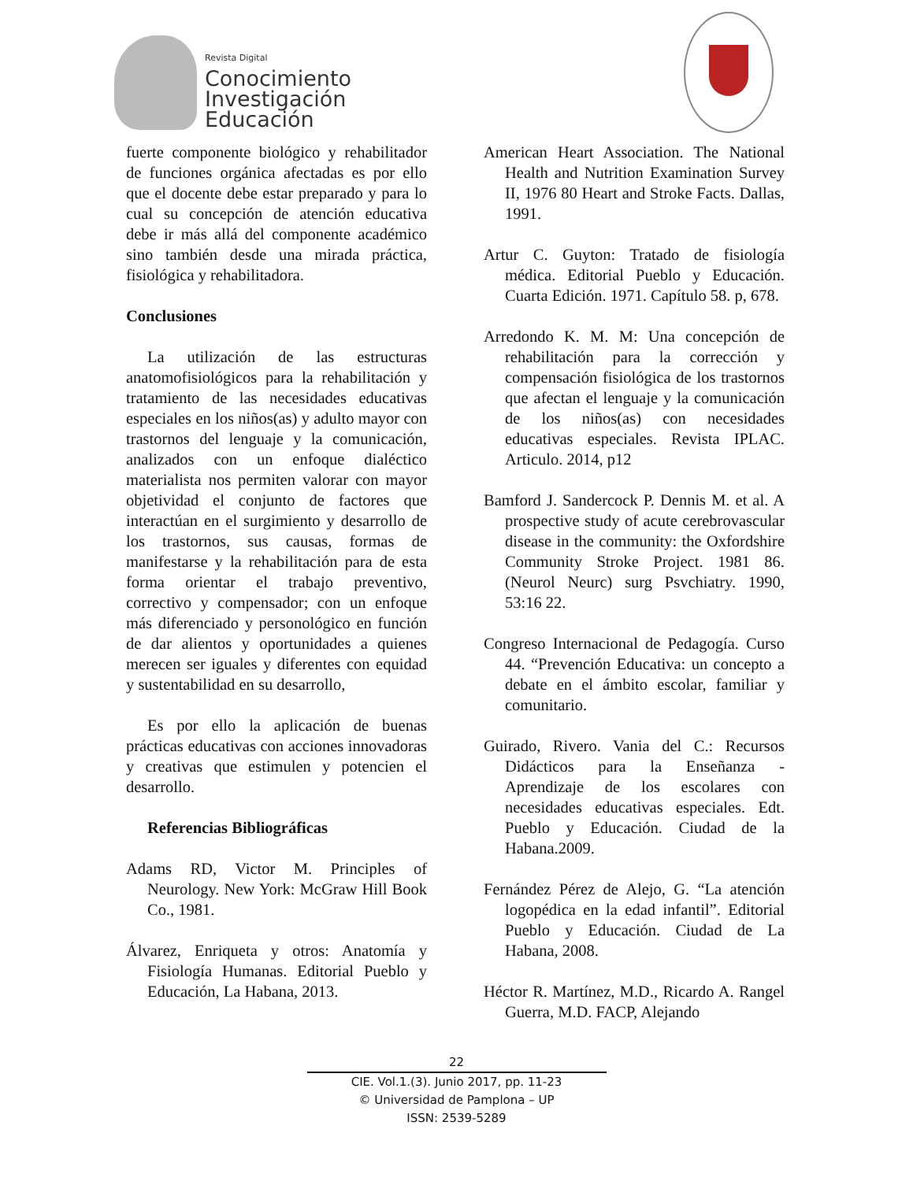Revista Digital
Conocimiento
Investigación
Educación
fuerte componente biológico y rehabilitador de funciones orgánica afectadas es por ello que el docente debe estar preparado y para lo cual su concepción de atención educativa debe ir más allá del componente académico sino también desde una mirada práctica, fisiológica y rehabilitadora.
Conclusiones
La utilización de las estructuras anatomofisiológicos para la rehabilitación y tratamiento de las necesidades educativas especiales en los niños(as) y adulto mayor con trastornos del lenguaje y la comunicación, analizados con un enfoque dialéctico materialista nos permiten valorar con mayor objetividad el conjunto de factores que interactúan en el surgimiento y desarrollo de los trastornos, sus causas, formas de manifestarse y la rehabilitación para de esta forma orientar el trabajo preventivo, correctivo y compensador; con un enfoque más diferenciado y personológico en función de dar alientos y oportunidades a quienes merecen ser iguales y diferentes con equidad y sustentabilidad en su desarrollo,
Es por ello la aplicación de buenas prácticas educativas con acciones innovadoras y creativas que estimulen y potencien el desarrollo.
Referencias Bibliográficas
Adams RD, Victor M. Principles of Neurology. New York: McGraw Hill Book Co., 1981.
Álvarez, Enriqueta y otros: Anatomía y Fisiología Humanas. Editorial Pueblo y Educación, La Habana, 2013.
American Heart Association. The National Health and Nutrition Examination Survey II, 1976 80 Heart and Stroke Facts. Dallas, 1991.
Artur C. Guyton: Tratado de fisiología médica. Editorial Pueblo y Educación. Cuarta Edición. 1971. Capítulo 58. p, 678.
Arredondo K. M. M: Una concepción de rehabilitación para la corrección y compensación fisiológica de los trastornos que afectan el lenguaje y la comunicación de los niños(as) con necesidades educativas especiales. Revista IPLAC. Articulo. 2014, p12
Bamford J. Sandercock P. Dennis M. et al. A prospective study of acute cerebrovascular disease in the community: the Oxfordshire Community Stroke Project. 1981 86. (Neurol Neurc) surg Psvchiatry. 1990, 53:16 22.
Congreso Internacional de Pedagogía. Curso 44. “Prevención Educativa: un concepto a debate en el ámbito escolar, familiar y comunitario.
Guirado, Rivero. Vania del C.: Recursos Didácticos para la Enseñanza - Aprendizaje de los escolares con necesidades educativas especiales. Edt. Pueblo y Educación. Ciudad de la Habana.2009.
Fernández Pérez de Alejo, G. “La atención logopédica en la edad infantil”. Editorial Pueblo y Educación. Ciudad de La Habana, 2008.
Héctor R. Martínez, M.D., Ricardo A. Rangel Guerra, M.D. FACP, Alejando
22
CIE. Vol.1.(3). Junio 2017, pp. 11-23
© Universidad de Pamplona – UP
ISSN: 2539-5289